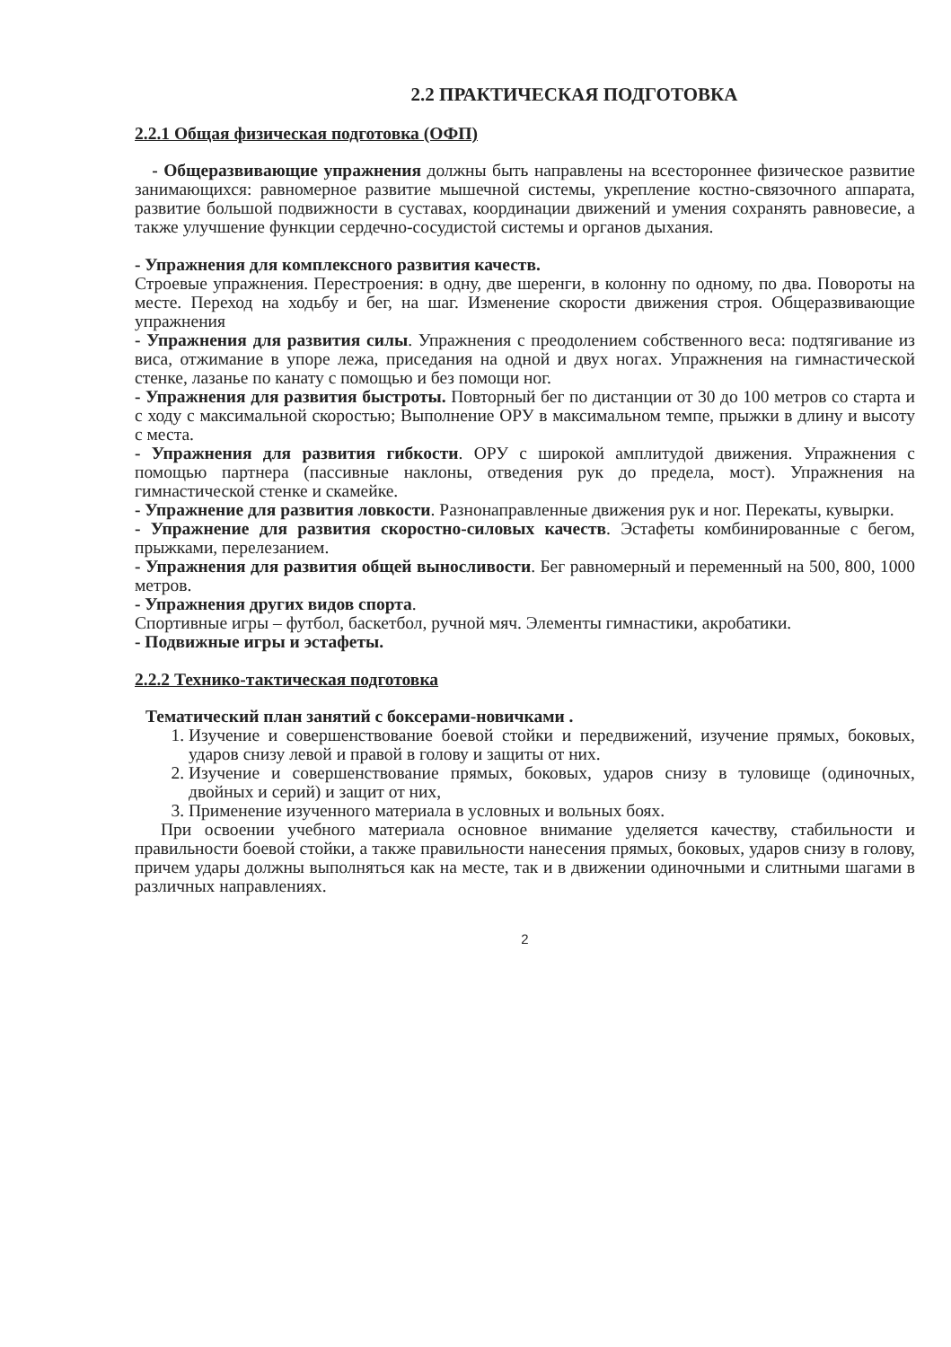2.2 ПРАКТИЧЕСКАЯ ПОДГОТОВКА
2.2.1 Общая физическая подготовка (ОФП)
- Общеразвивающие упражнения должны быть направлены на всестороннее физическое развитие занимающихся: равномерное развитие мышечной системы, укрепление костно-связочного аппарата, развитие большой подвижности в суставах, координации движений и умения сохранять равновесие, а также улучшение функции сердечно-сосудистой системы и органов дыхания.
- Упражнения для комплексного развития качеств.
Строевые упражнения. Перестроения: в одну, две шеренги, в колонну по одному, по два. Повороты на месте. Переход на ходьбу и бег, на шаг. Изменение скорости движения строя. Общеразвивающие упражнения
- Упражнения для развития силы. Упражнения с преодолением собственного веса: подтягивание из виса, отжимание в упоре лежа, приседания на одной и двух ногах. Упражнения на гимнастической стенке, лазанье по канату с помощью и без помощи ног.
- Упражнения для развития быстроты. Повторный бег по дистанции от 30 до 100 метров со старта и с ходу с максимальной скоростью; Выполнение ОРУ в максимальном темпе, прыжки в длину и высоту с места.
- Упражнения для развития гибкости. ОРУ с широкой амплитудой движения. Упражнения с помощью партнера (пассивные наклоны, отведения рук до предела, мост). Упражнения на гимнастической стенке и скамейке.
- Упражнение для развития ловкости. Разнонаправленные движения рук и ног. Перекаты, кувырки.
- Упражнение для развития скоростно-силовых качеств. Эстафеты комбинированные с бегом, прыжками, перелезанием.
- Упражнения для развития общей выносливости. Бег равномерный и переменный на 500, 800, 1000 метров.
- Упражнения других видов спорта.
Спортивные игры – футбол, баскетбол, ручной мяч. Элементы гимнастики, акробатики.
- Подвижные игры и эстафеты.
2.2.2 Технико-тактическая подготовка
Тематический план занятий с боксерами-новичками .
1. Изучение и совершенствование боевой стойки и передвижений, изучение прямых, боковых, ударов снизу левой и правой в голову и защиты от них.
2. Изучение и совершенствование прямых, боковых, ударов снизу в туловище (одиночных, двойных и серий) и защит от них,
3. Применение изученного материала в условных и вольных боях.
При освоении учебного материала основное внимание уделяется качеству, стабильности и правильности боевой стойки, а также правильности нанесения прямых, боковых, ударов снизу в голову, причем удары должны выполняться как на месте, так и в движении одиночными и слитными шагами в различных направлениях.
2